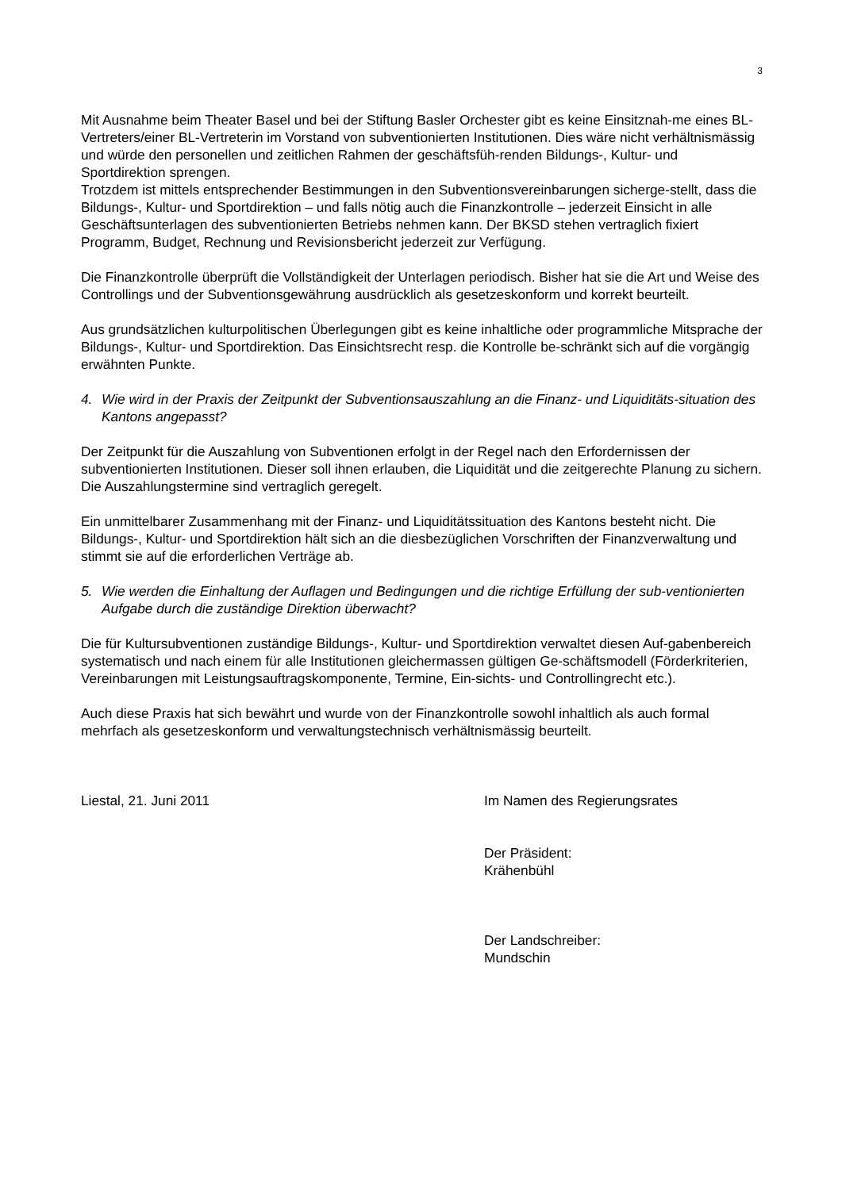3
Mit Ausnahme beim Theater Basel und bei der Stiftung Basler Orchester gibt es keine Einsitznah-me eines BL-Vertreters/einer BL-Vertreterin im Vorstand von subventionierten Institutionen. Dies wäre nicht verhältnismässig und würde den personellen und zeitlichen Rahmen der geschäftsfüh-renden Bildungs-, Kultur- und Sportdirektion sprengen.
Trotzdem ist mittels entsprechender Bestimmungen in den Subventionsvereinbarungen sicherge-stellt, dass die Bildungs-, Kultur- und Sportdirektion – und falls nötig auch die Finanzkontrolle – jederzeit Einsicht in alle Geschäftsunterlagen des subventionierten Betriebs nehmen kann. Der BKSD stehen vertraglich fixiert Programm, Budget, Rechnung und Revisionsbericht jederzeit zur Verfügung.
Die Finanzkontrolle überprüft die Vollständigkeit der Unterlagen periodisch. Bisher hat sie die Art und Weise des Controllings und der Subventionsgewährung ausdrücklich als gesetzeskonform und korrekt beurteilt.
Aus grundsätzlichen kulturpolitischen Überlegungen gibt es keine inhaltliche oder programmliche Mitsprache der Bildungs-, Kultur- und Sportdirektion. Das Einsichtsrecht resp. die Kontrolle be-schränkt sich auf die vorgängig erwähnten Punkte.
4. Wie wird in der Praxis der Zeitpunkt der Subventionsauszahlung an die Finanz- und Liquiditäts-situation des Kantons angepasst?
Der Zeitpunkt für die Auszahlung von Subventionen erfolgt in der Regel nach den Erfordernissen der subventionierten Institutionen. Dieser soll ihnen erlauben, die Liquidität und die zeitgerechte Planung zu sichern. Die Auszahlungstermine sind vertraglich geregelt.
Ein unmittelbarer Zusammenhang mit der Finanz- und Liquiditätssituation des Kantons besteht nicht. Die Bildungs-, Kultur- und Sportdirektion hält sich an die diesbezüglichen Vorschriften der Finanzverwaltung und stimmt sie auf die erforderlichen Verträge ab.
5. Wie werden die Einhaltung der Auflagen und Bedingungen und die richtige Erfüllung der sub-ventionierten Aufgabe durch die zuständige Direktion überwacht?
Die für Kultursubventionen zuständige Bildungs-, Kultur- und Sportdirektion verwaltet diesen Auf-gabenbereich systematisch und nach einem für alle Institutionen gleichermassen gültigen Ge-schäftsmodell (Förderkriterien, Vereinbarungen mit Leistungsauftragskomponente, Termine, Ein-sichts- und Controllingrecht etc.).
Auch diese Praxis hat sich bewährt und wurde von der Finanzkontrolle sowohl inhaltlich als auch formal mehrfach als gesetzeskonform und verwaltungstechnisch verhältnismässig beurteilt.
Liestal, 21. Juni 2011 Im Namen des Regierungsrates
Der Präsident:
Krähenbühl
Der Landschreiber:
Mundschin